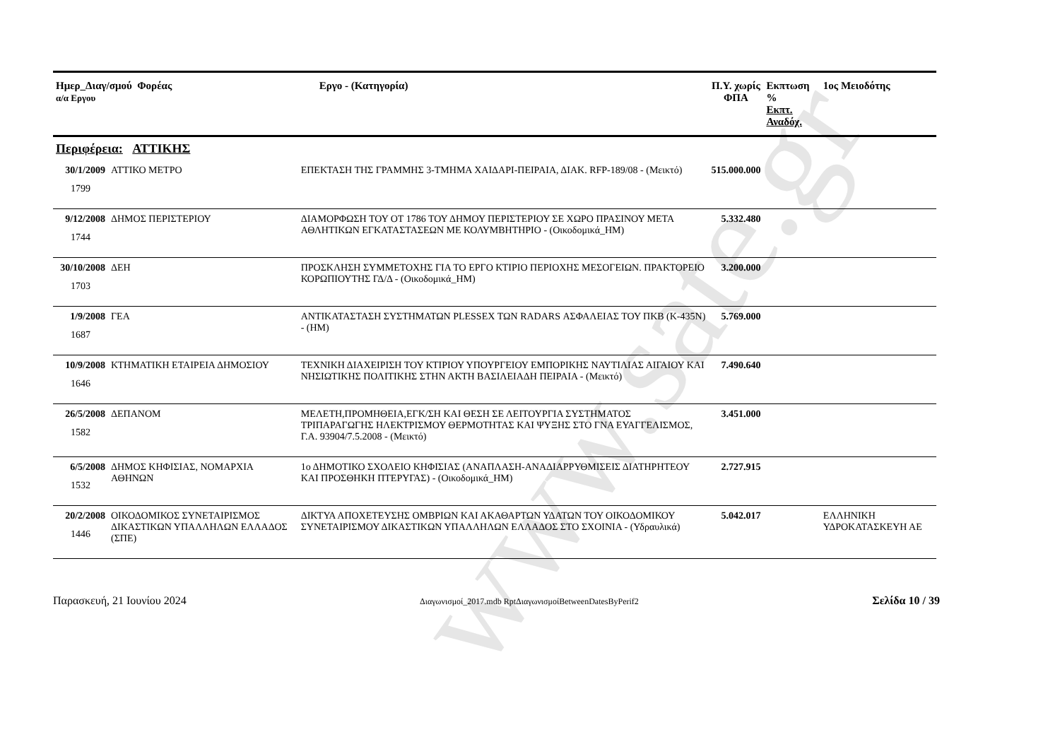www.sate.gr
| Ημερ_Διαγ/σμού Φορέας α/α Εργου | | Εργο - (Κατηγορία) | Π.Υ. χωρίς ΦΠΑ | Εκπτωση % Εκπτ. Αναδόχ. | 1ος Μειοδότης |
| --- | --- | --- | --- | --- | --- |
| Περιφέρεια: ΑΤΤΙΚΗΣ | | | | | |
| 30/1/2009 1799 | ΑΤΤΙΚΟ ΜΕΤΡΟ | ΕΠΕΚΤΑΣΗ ΤΗΣ ΓΡΑΜΜΗΣ 3-ΤΜΗΜΑ ΧΑΙΔΑΡΙ-ΠΕΙΡΑΙΑ, ΔΙΑΚ. RFP-189/08 - (Μεικτό) | 515.000.000 | | |
| 9/12/2008 1744 | ΔΗΜΟΣ ΠΕΡΙΣΤΕΡΙΟΥ | ΔΙΑΜΟΡΦΩΣΗ ΤΟΥ ΟΤ 1786 ΤΟΥ ΔΗΜΟΥ ΠΕΡΙΣΤΕΡΙΟΥ ΣΕ ΧΩΡΟ ΠΡΑΣΙΝΟΥ ΜΕΤΑ ΑΘΛΗΤΙΚΩΝ ΕΓΚΑΤΑΣΤΑΣΕΩΝ ΜΕ ΚΟΛΥΜΒΗΤΗΡΙΟ - (Οικοδομικά_ΗΜ) | 5.332.480 | | |
| 30/10/2008 1703 | ΔΕΗ | ΠΡΟΣΚΛΗΣΗ ΣΥΜΜΕΤΟΧΗΣ ΓΙΑ ΤΟ ΕΡΓΟ ΚΤΙΡΙΟ ΠΕΡΙΟΧΗΣ ΜΕΣΟΓΕΙΩΝ. ΠΡΑΚΤΟΡΕΙΟ ΚΟΡΩΠΙΟΥΤΗΣ ΓΔ/Δ - (Οικοδομικά_ΗΜ) | 3.200.000 | | |
| 1/9/2008 1687 | ΓΕΑ | ΑΝΤΙΚΑΤΑΣΤΑΣΗ ΣΥΣΤΗΜΑΤΩΝ PLESSEX ΤΩΝ RADARS ΑΣΦΑΛΕΙΑΣ ΤΟΥ ΠΚΒ (Κ-435Ν) - (ΗΜ) | 5.769.000 | | |
| 10/9/2008 1646 | ΚΤΗΜΑΤΙΚΗ ΕΤΑΙΡΕΙΑ ΔΗΜΟΣΙΟΥ | ΤΕΧΝΙΚΗ ΔΙΑΧΕΙΡΙΣΗ ΤΟΥ ΚΤΙΡΙΟΥ ΥΠΟΥΡΓΕΙΟΥ ΕΜΠΟΡΙΚΗΣ ΝΑΥΤΙΛΙΑΣ ΑΙΓΑΙΟΥ ΚΑΙ ΝΗΣΙΩΤΙΚΗΣ ΠΟΛΙΤΙΚΗΣ ΣΤΗΝ ΑΚΤΗ ΒΑΣΙΛΕΙΑΔΗ ΠΕΙΡΑΙΑ - (Μεικτό) | 7.490.640 | | |
| 26/5/2008 1582 | ΔΕΠΑΝΟΜ | ΜΕΛΕΤΗ,ΠΡΟΜΗΘΕΙΑ,ΕΓΚ/ΣΗ ΚΑΙ ΘΕΣΗ ΣΕ ΛΕΙΤΟΥΡΓΙΑ ΣΥΣΤΗΜΑΤΟΣ ΤΡΙΠΑΡΑΓΩΓΗΣ ΗΛΕΚΤΡΙΣΜΟΥ ΘΕΡΜΟΤΗΤΑΣ ΚΑΙ ΨΥΞΗΣ ΣΤΟ ΓΝΑ ΕΥΑΓΓΕΛΙΣΜΟΣ, Γ.Α. 93904/7.5.2008 - (Μεικτό) | 3.451.000 | | |
| 6/5/2008 1532 | ΔΗΜΟΣ ΚΗΦΙΣΙΑΣ, ΝΟΜΑΡΧΙΑ ΑΘΗΝΩΝ | 1ο ΔΗΜΟΤΙΚΟ ΣΧΟΛΕΙΟ ΚΗΦΙΣΙΑΣ (ΑΝΑΠΛΑΣΗ-ΑΝΑΔΙΑΡΡΥΘΜΙΣΕΙΣ ΔΙΑΤΗΡΗΤΕΟΥ ΚΑΙ ΠΡΟΣΘΗΚΗ ΠΤΕΡΥΓΑΣ) - (Οικοδομικά_ΗΜ) | 2.727.915 | | |
| 20/2/2008 1446 | ΟΙΚΟΔΟΜΙΚΟΣ ΣΥΝΕΤΑΙΡΙΣΜΟΣ ΔΙΚΑΣΤΙΚΩΝ ΥΠΑΛΛΗΛΩΝ ΕΛΛΑΔΟΣ (ΣΠΕ) | ΔΙΚΤΥΑ ΑΠΟΧΕΤΕΥΣΗΣ ΟΜΒΡΙΩΝ ΚΑΙ ΑΚΑΘΑΡΤΩΝ ΥΔΑΤΩΝ ΤΟΥ ΟΙΚΟΔΟΜΙΚΟΥ ΣΥΝΕΤΑΙΡΙΣΜΟΥ ΔΙΚΑΣΤΙΚΩΝ ΥΠΑΛΛΗΛΩΝ ΕΛΛΑΔΟΣ ΣΤΟ ΣΧΟΙΝΙΑ - (Υδραυλικά) | 5.042.017 | | ΕΛΛΗΝΙΚΗ ΥΔΡΟΚΑΤΑΣΚΕΥΗ ΑΕ |
Παρασκευή, 21 Ιουνίου 2024 Διαγωνισμοί_2017.mdb RptΔιαγωνισμοίBetweenDatesByPerif2 Σελίδα 10 / 39